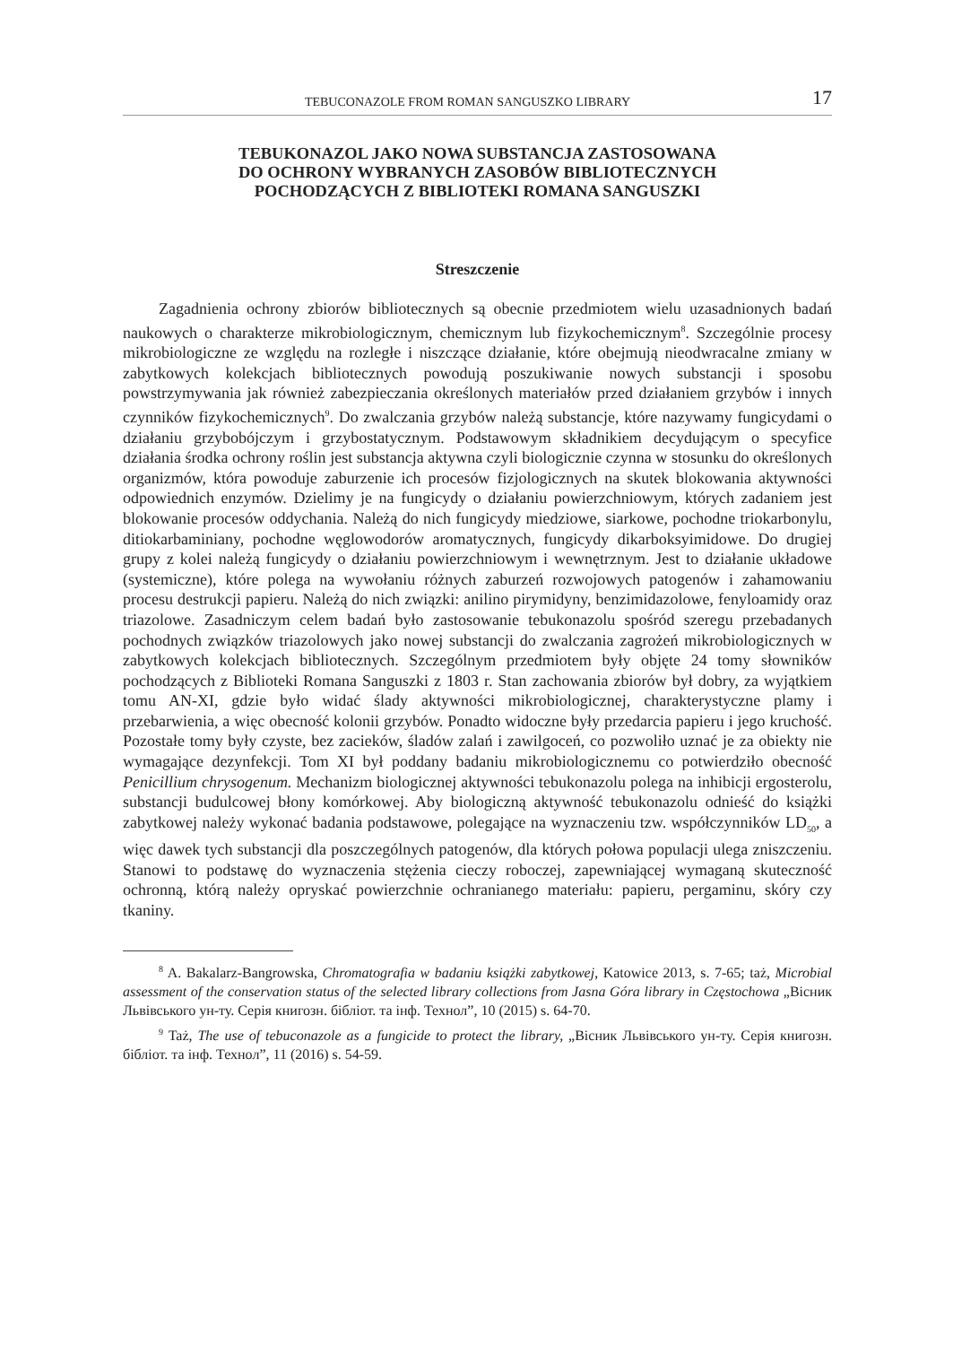TEBUCONAZOLE FROM ROMAN SANGUSZKO LIBRARY 17
TEBUKONAZOL JAKO NOWA SUBSTANCJA ZASTOSOWANA
DO OCHRONY WYBRANYCH ZASOBÓW BIBLIOTECZNYCH
POCHODZĄCYCH Z BIBLIOTEKI ROMANA SANGUSZKI
Streszczenie
Zagadnienia ochrony zbiorów bibliotecznych są obecnie przedmiotem wielu uzasadnionych badań naukowych o charakterze mikrobiologicznym, chemicznym lub fizykochemicznym<sup>8</sup>. Szczególnie procesy mikrobiologiczne ze względu na rozległe i niszczące działanie, które obejmują nieodwracalne zmiany w zabytkowych kolekcjach bibliotecznych powodują poszukiwanie nowych substancji i sposobu powstrzymywania jak również zabezpieczania określonych materiałów przed działaniem grzybów i innych czynników fizykochemicznych<sup>9</sup>. Do zwalczania grzybów należą substancje, które nazywamy fungicydami o działaniu grzybobójczym i grzybostatycznym. Podstawowym składnikiem decydującym o specyfice działania środka ochrony roślin jest substancja aktywna czyli biologicznie czynna w stosunku do określonych organizmów, która powoduje zaburzenie ich procesów fizjologicznych na skutek blokowania aktywności odpowiednich enzymów. Dzielimy je na fungicydy o działaniu powierzchniowym, których zadaniem jest blokowanie procesów oddychania. Należą do nich fungicydy miedziowe, siarkowe, pochodne triokarbonylu, ditiokarbaminiany, pochodne węglowodorów aromatycznych, fungicydy dikarboksyimidowe. Do drugiej grupy z kolei należą fungicydy o działaniu powierzchniowym i wewnętrznym. Jest to działanie układowe (systemiczne), które polega na wywołaniu różnych zaburzeń rozwojowych patogenów i zahamowaniu procesu destrukcji papieru. Należą do nich związki: anilino pirymidyny, benzimidazolowe, fenyloamidy oraz triazolowe. Zasadniczym celem badań było zastosowanie tebukonazolu spośród szeregu przebadanych pochodnych związków triazolowych jako nowej substancji do zwalczania zagrożeń mikrobiologicznych w zabytkowych kolekcjach bibliotecznych. Szczególnym przedmiotem były objęte 24 tomy słowników pochodzących z Biblioteki Romana Sanguszki z 1803 r. Stan zachowania zbiorów był dobry, za wyjątkiem tomu AN-XI, gdzie było widać ślady aktywności mikrobiologicznej, charakterystyczne plamy i przebarwienia, a więc obecność kolonii grzybów. Ponadto widoczne były przedarcia papieru i jego kruchość. Pozostałe tomy były czyste, bez zacieków, śladów zalań i zawilgoceń, co pozwoliło uznać je za obiekty nie wymagające dezynfekcji. Tom XI był poddany badaniu mikrobiologicznemu co potwierdziło obecność Penicillium chrysogenum. Mechanizm biologicznej aktywności tebukonazolu polega na inhibicji ergosterolu, substancji budulcowej błony komórkowej. Aby biologiczną aktywność tebukonazolu odnieść do książki zabytkowej należy wykonać badania podstawowe, polegające na wyznaczeniu tzw. współczynników LD<sub>50</sub>, a więc dawek tych substancji dla poszczególnych patogenów, dla których połowa populacji ulega zniszczeniu. Stanowi to podstawę do wyznaczenia stężenia cieczy roboczej, zapewniającej wymaganą skuteczność ochronną, którą należy opryskać powierzchnie ochranianego materiału: papieru, pergaminu, skóry czy tkaniny.
<sup>8</sup> A. Bakalarz-Bangrowska, Chromatografia w badaniu książki zabytkowej, Katowice 2013, s. 7-65; taż, Microbial assessment of the conservation status of the selected library collections from Jasna Góra library in Częstochowa „Вісник Львівського ун-ту. Серія книгозн. бібліот. та інф. Технол”, 10 (2015) s. 64-70.
<sup>9</sup> Taż, The use of tebuconazole as a fungicide to protect the library, „Вісник Львівського ун-ту. Серія книгозн. бібліот. та інф. Технол”, 11 (2016) s. 54-59.